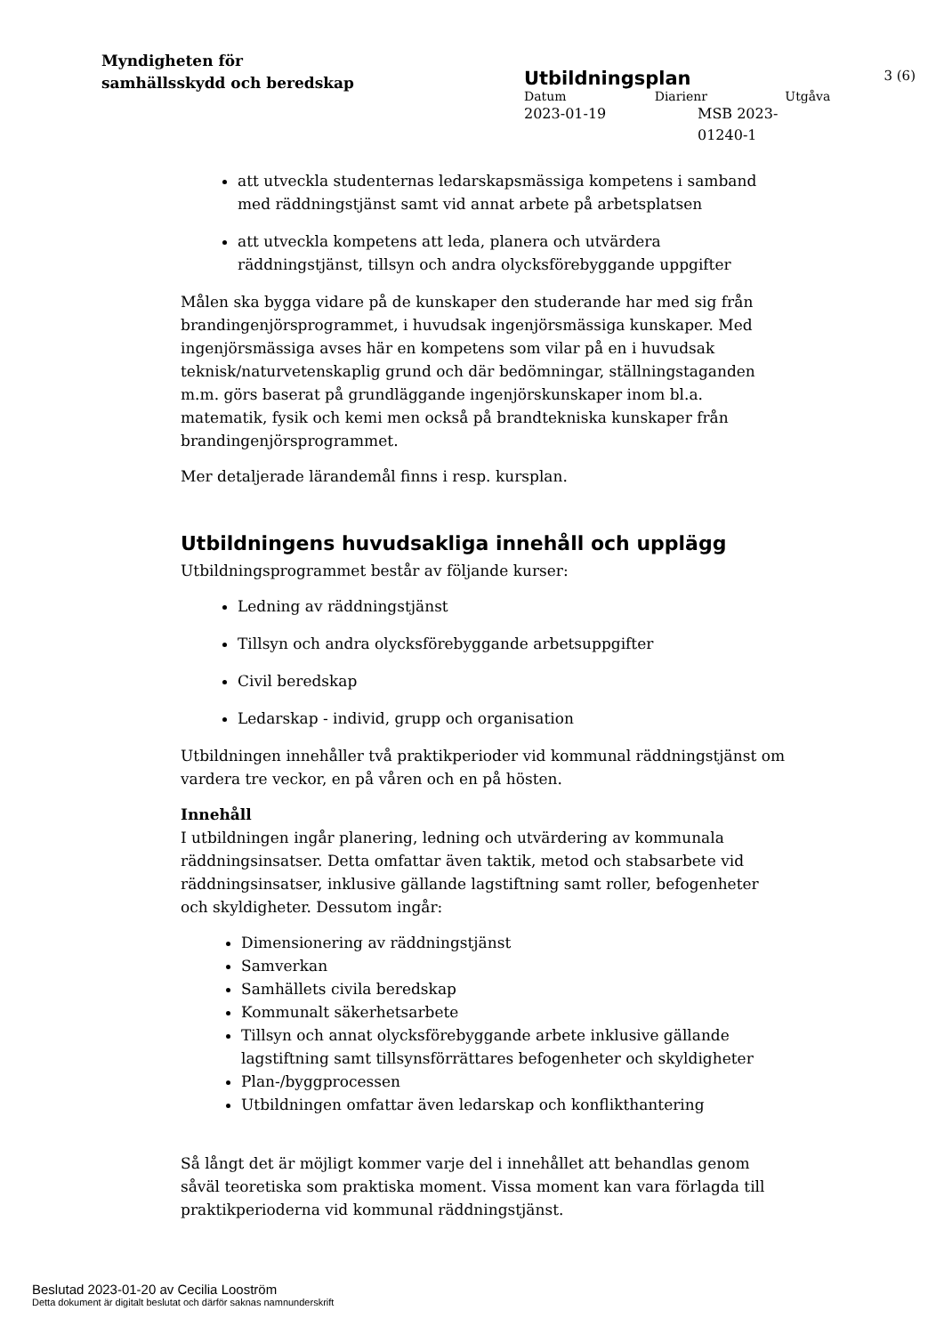Myndigheten för
samhällsskydd och beredskap
Utbildningsplan 3 (6)
Datum Diarienr Utgåva
2023-01-19 MSB 2023-
01240-1
att utveckla studenternas ledarskapsmässiga kompetens i samband med räddningstjänst samt vid annat arbete på arbetsplatsen
att utveckla kompetens att leda, planera och utvärdera räddningstjänst, tillsyn och andra olycksförebyggande uppgifter
Målen ska bygga vidare på de kunskaper den studerande har med sig från brandingenjörsprogrammet, i huvudsak ingenjörsmässiga kunskaper. Med ingenjörsmässiga avses här en kompetens som vilar på en i huvudsak teknisk/naturvetenskaplig grund och där bedömningar, ställningstaganden m.m. görs baserat på grundläggande ingenjörskunskaper inom bl.a. matematik, fysik och kemi men också på brandtekniska kunskaper från brandingenjörsprogrammet.
Mer detaljerade lärandemål finns i resp. kursplan.
Utbildningens huvudsakliga innehåll och upplägg
Utbildningsprogrammet består av följande kurser:
Ledning av räddningstjänst
Tillsyn och andra olycksförebyggande arbetsuppgifter
Civil beredskap
Ledarskap - individ, grupp och organisation
Utbildningen innehåller två praktikperioder vid kommunal räddningstjänst om vardera tre veckor, en på våren och en på hösten.
Innehåll
I utbildningen ingår planering, ledning och utvärdering av kommunala räddningsinsatser. Detta omfattar även taktik, metod och stabsarbete vid räddningsinsatser, inklusive gällande lagstiftning samt roller, befogenheter och skyldigheter. Dessutom ingår:
Dimensionering av räddningstjänst
Samverkan
Samhällets civila beredskap
Kommunalt säkerhetsarbete
Tillsyn och annat olycksförebyggande arbete inklusive gällande lagstiftning samt tillsynsförrättares befogenheter och skyldigheter
Plan-/byggprocessen
Utbildningen omfattar även ledarskap och konflikthantering
Så långt det är möjligt kommer varje del i innehållet att behandlas genom såväl teoretiska som praktiska moment. Vissa moment kan vara förlagda till praktikperioderna vid kommunal räddningstjänst.
Beslutad 2023-01-20 av Cecilia Looström
Detta dokument är digitalt beslutat och därför saknas namnunderskrift